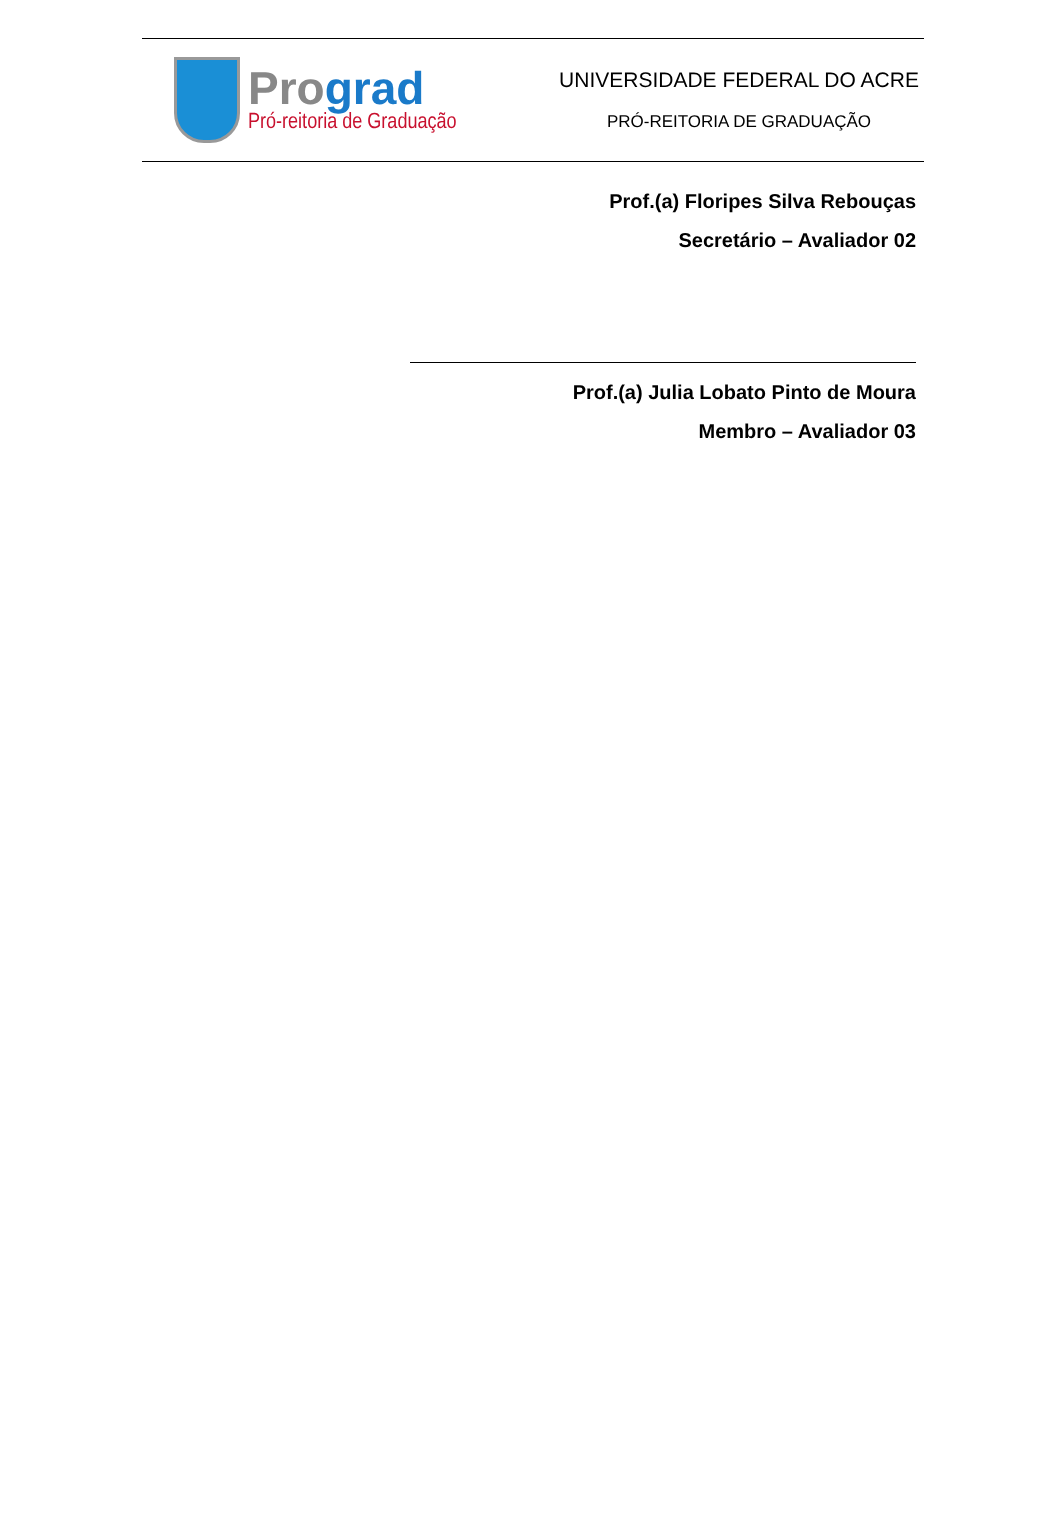Pro grad
Pró-reitoria de Graduação
UNIVERSIDADE FEDERAL DO ACRE
PRÓ-REITORIA DE GRADUAÇÃO
Prof.(a) Floripes Silva Rebouças
Secretário – Avaliador 02
Prof.(a) Julia Lobato Pinto de Moura
Membro – Avaliador 03